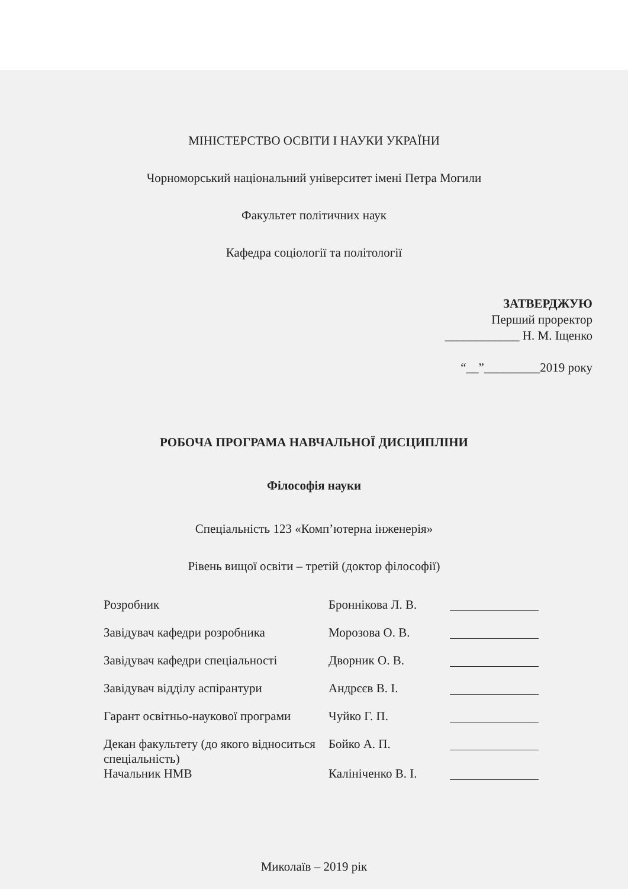МІНІСТЕРСТВО ОСВІТИ І НАУКИ УКРАЇНИ
Чорноморський національний університет імені Петра Могили
Факультет політичних наук
Кафедра соціології та політології
ЗАТВЕРДЖУЮ
Перший проректор
____________ Н. М. Іщенко
“__”_________2019 року
РОБОЧА ПРОГРАМА НАВЧАЛЬНОЇ ДИСЦИПЛІНИ
Філософія науки
Спеціальність 123 «Комп’ютерна інженерія»
Рівень вищої освіти – третій (доктор філософії)
| Розробник | Броннікова Л. В. | |
| Завідувач кафедри розробника | Морозова О. В. | |
| Завідувач кафедри спеціальності | Дворник О. В. | |
| Завідувач відділу аспірантури | Андрєєв В. І. | |
| Гарант освітньо-наукової програми | Чуйко Г. П. | |
| Декан факультету (до якого відноситься спеціальність) | Бойко А. П. | |
| Начальник НМВ | Калініченко В. І. | |
Миколаїв – 2019 рік